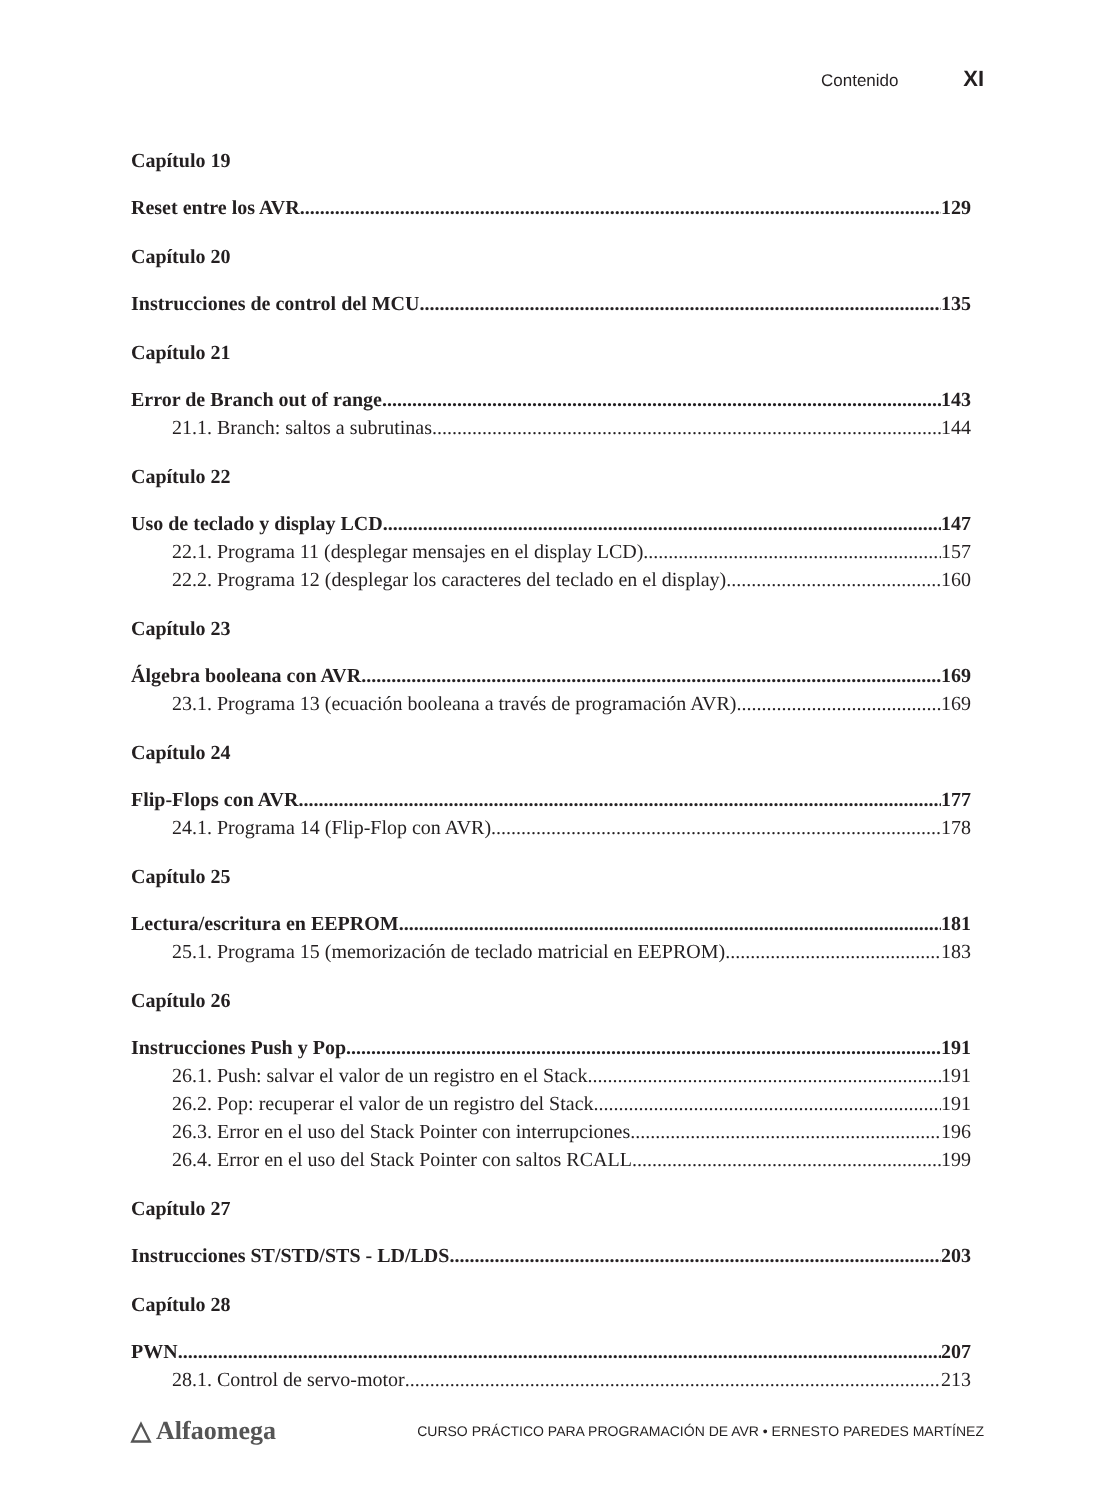Contenido XI
Capítulo 19
Reset entre los AVR 129
Capítulo 20
Instrucciones de control del MCU 135
Capítulo 21
Error de Branch out of range 143
21.1. Branch: saltos a subrutinas 144
Capítulo 22
Uso de teclado y display LCD 147
22.1. Programa 11 (desplegar mensajes en el display LCD) 157
22.2. Programa 12 (desplegar los caracteres del teclado en el display) 160
Capítulo 23
Álgebra booleana con AVR 169
23.1. Programa 13 (ecuación booleana a través de programación AVR) 169
Capítulo 24
Flip-Flops con AVR 177
24.1. Programa 14 (Flip-Flop con AVR) 178
Capítulo 25
Lectura/escritura en EEPROM 181
25.1. Programa 15 (memorización de teclado matricial en EEPROM) 183
Capítulo 26
Instrucciones Push y Pop 191
26.1. Push: salvar el valor de un registro en el Stack 191
26.2. Pop: recuperar el valor de un registro del Stack 191
26.3. Error en el uso del Stack Pointer con interrupciones 196
26.4. Error en el uso del Stack Pointer con saltos RCALL 199
Capítulo 27
Instrucciones ST/STD/STS - LD/LDS 203
Capítulo 28
PWN 207
28.1. Control de servo-motor 213
△ Alfaomega CURSO PRÁCTICO PARA PROGRAMACIÓN DE AVR • ERNESTO PAREDES MARTÍNEZ